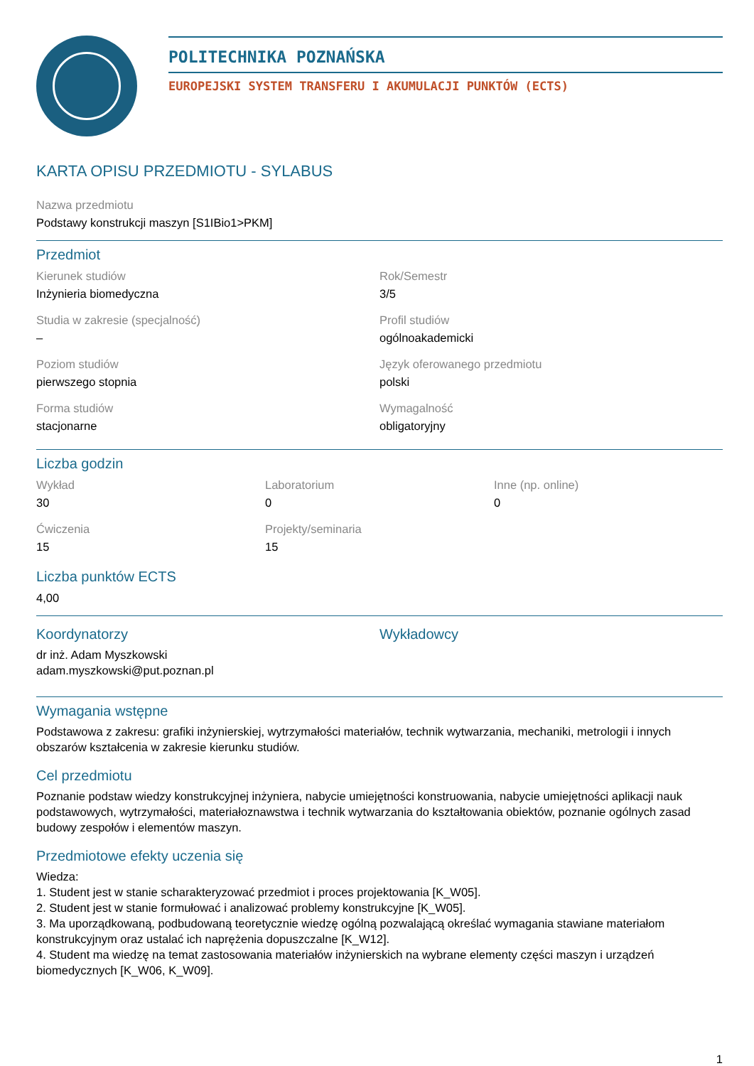POLITECHNIKA POZNAŃSKA
EUROPEJSKI SYSTEM TRANSFERU I AKUMULACJI PUNKTÓW (ECTS)
KARTA OPISU PRZEDMIOTU - SYLABUS
Nazwa przedmiotu
Podstawy konstrukcji maszyn [S1IBio1>PKM]
Przedmiot
Kierunek studiów
Inżynieria biomedyczna
Rok/Semestr
3/5
Studia w zakresie (specjalność)
–
Profil studiów
ogólnoakademicki
Poziom studiów
pierwszego stopnia
Język oferowanego przedmiotu
polski
Forma studiów
stacjonarne
Wymagalność
obligatoryjny
Liczba godzin
Wykład
30
Laboratorium
0
Inne (np. online)
0
Ćwiczenia
15
Projekty/seminaria
15
Liczba punktów ECTS
4,00
Koordynatorzy
dr inż. Adam Myszkowski
adam.myszkowski@put.poznan.pl
Wykładowcy
Wymagania wstępne
Podstawowa z zakresu: grafiki inżynierskiej, wytrzymałości materiałów, technik wytwarzania, mechaniki, metrologii i innych obszarów kształcenia w zakresie kierunku studiów.
Cel przedmiotu
Poznanie podstaw wiedzy konstrukcyjnej inżyniera, nabycie umiejętności konstruowania, nabycie umiejętności aplikacji nauk podstawowych, wytrzymałości, materiałoznawstwa i technik wytwarzania do kształtowania obiektów, poznanie ogólnych zasad budowy zespołów i elementów maszyn.
Przedmiotowe efekty uczenia się
Wiedza:
1. Student jest w stanie scharakteryzować przedmiot i proces projektowania [K_W05].
2. Student jest w stanie formułować i analizować problemy konstrukcyjne [K_W05].
3. Ma uporządkowaną, podbudowaną teoretycznie wiedzę ogólną pozwalającą określać wymagania stawiane materiałom konstrukcyjnym oraz ustalać ich naprężenia dopuszczalne [K_W12].
4. Student ma wiedzę na temat zastosowania materiałów inżynierskich na wybrane elementy części maszyn i urządzeń biomedycznych [K_W06, K_W09].
1